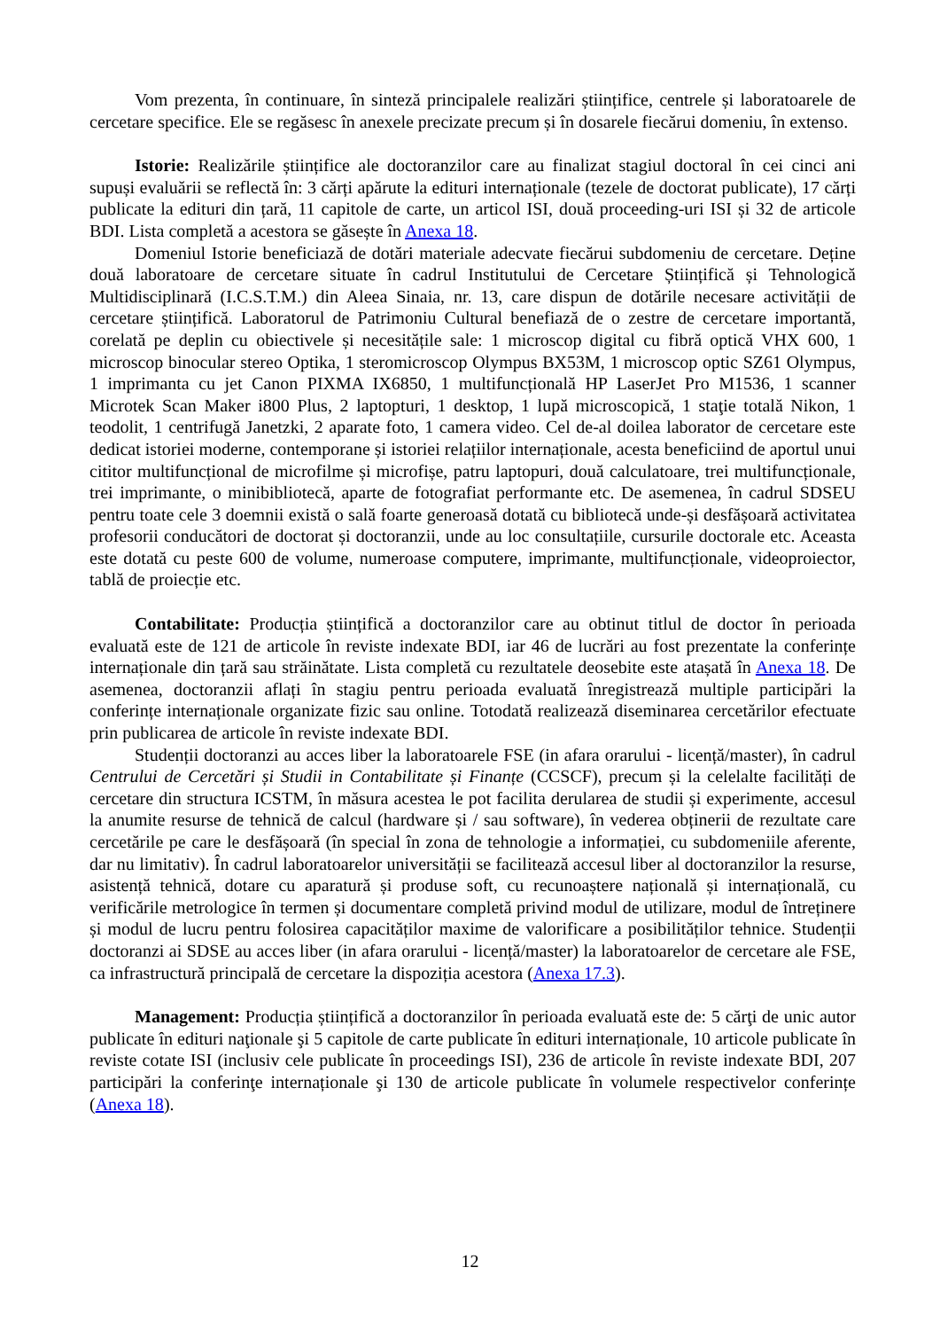Vom prezenta, în continuare, în sinteză principalele realizări științifice, centrele și laboratoarele de cercetare specifice. Ele se regăsesc în anexele precizate precum și în dosarele fiecărui domeniu, în extenso.
Istorie: Realizările științifice ale doctoranzilor care au finalizat stagiul doctoral în cei cinci ani supuși evaluării se reflectă în: 3 cărți apărute la edituri internaționale (tezele de doctorat publicate), 17 cărți publicate la edituri din țară, 11 capitole de carte, un articol ISI, două proceeding-uri ISI și 32 de articole BDI. Lista completă a acestora se găsește în Anexa 18.
Domeniul Istorie beneficiază de dotări materiale adecvate fiecărui subdomeniu de cercetare. Deține două laboratoare de cercetare situate în cadrul Institutului de Cercetare Științifică și Tehnologică Multidisciplinară (I.C.S.T.M.) din Aleea Sinaia, nr. 13, care dispun de dotările necesare activității de cercetare științifică. Laboratorul de Patrimoniu Cultural benefiază de o zestre de cercetare importantă, corelată pe deplin cu obiectivele și necesitățile sale: 1 microscop digital cu fibră optică VHX 600, 1 microscop binocular stereo Optika, 1 steromicroscop Olympus BX53M, 1 microscop optic SZ61 Olympus, 1 imprimanta cu jet Canon PIXMA IX6850, 1 multifuncțională HP LaserJet Pro M1536, 1 scanner Microtek Scan Maker i800 Plus, 2 laptopturi, 1 desktop, 1 lupă microscopică, 1 staţie totală Nikon, 1 teodolit, 1 centrifugă Janetzki, 2 aparate foto, 1 camera video. Cel de-al doilea laborator de cercetare este dedicat istoriei moderne, contemporane și istoriei relațiilor internaționale, acesta beneficiind de aportul unui cititor multifuncțional de microfilme și microfișe, patru laptopuri, două calculatoare, trei multifuncționale, trei imprimante, o minibibliotecă, aparte de fotografiat performante etc. De asemenea, în cadrul SDSEU pentru toate cele 3 doemnii există o sală foarte generoasă dotată cu bibliotecă unde-și desfășoară activitatea profesorii conducători de doctorat și doctoranzii, unde au loc consultațiile, cursurile doctorale etc. Aceasta este dotată cu peste 600 de volume, numeroase computere, imprimante, multifuncționale, videoproiector, tablă de proiecție etc.
Contabilitate: Producția științifică a doctoranzilor care au obtinut titlul de doctor în perioada evaluată este de 121 de articole în reviste indexate BDI, iar 46 de lucrări au fost prezentate la conferințe internaționale din țară sau străinătate. Lista completă cu rezultatele deosebite este atașată în Anexa 18. De asemenea, doctoranzii aflați în stagiu pentru perioada evaluată înregistrează multiple participări la conferințe internaționale organizate fizic sau online. Totodată realizează diseminarea cercetărilor efectuate prin publicarea de articole în reviste indexate BDI.
Studenții doctoranzi au acces liber la laboratoarele FSE (in afara orarului - licență/master), în cadrul Centrului de Cercetări și Studii in Contabilitate și Finanțe (CCSCF), precum și la celelalte facilități de cercetare din structura ICSTM, în măsura acestea le pot facilita derularea de studii și experimente, accesul la anumite resurse de tehnică de calcul (hardware și / sau software), în vederea obținerii de rezultate care cercetările pe care le desfășoară (în special în zona de tehnologie a informației, cu subdomeniile aferente, dar nu limitativ). În cadrul laboratoarelor universității se facilitează accesul liber al doctoranzilor la resurse, asistență tehnică, dotare cu aparatură și produse soft, cu recunoaștere națională și internațională, cu verificările metrologice în termen și documentare completă privind modul de utilizare, modul de întreținere și modul de lucru pentru folosirea capacităților maxime de valorificare a posibilităților tehnice. Studenții doctoranzi ai SDSE au acces liber (in afara orarului - licență/master) la laboratoarelor de cercetare ale FSE, ca infrastructură principală de cercetare la dispoziția acestora (Anexa 17.3).
Management: Producția științifică a doctoranzilor în perioada evaluată este de: 5 cărţi de unic autor publicate în edituri naţionale şi 5 capitole de carte publicate în edituri internaționale, 10 articole publicate în reviste cotate ISI (inclusiv cele publicate în proceedings ISI), 236 de articole în reviste indexate BDI, 207 participări la conferinţe internaționale şi 130 de articole publicate în volumele respectivelor conferințe (Anexa 18).
12